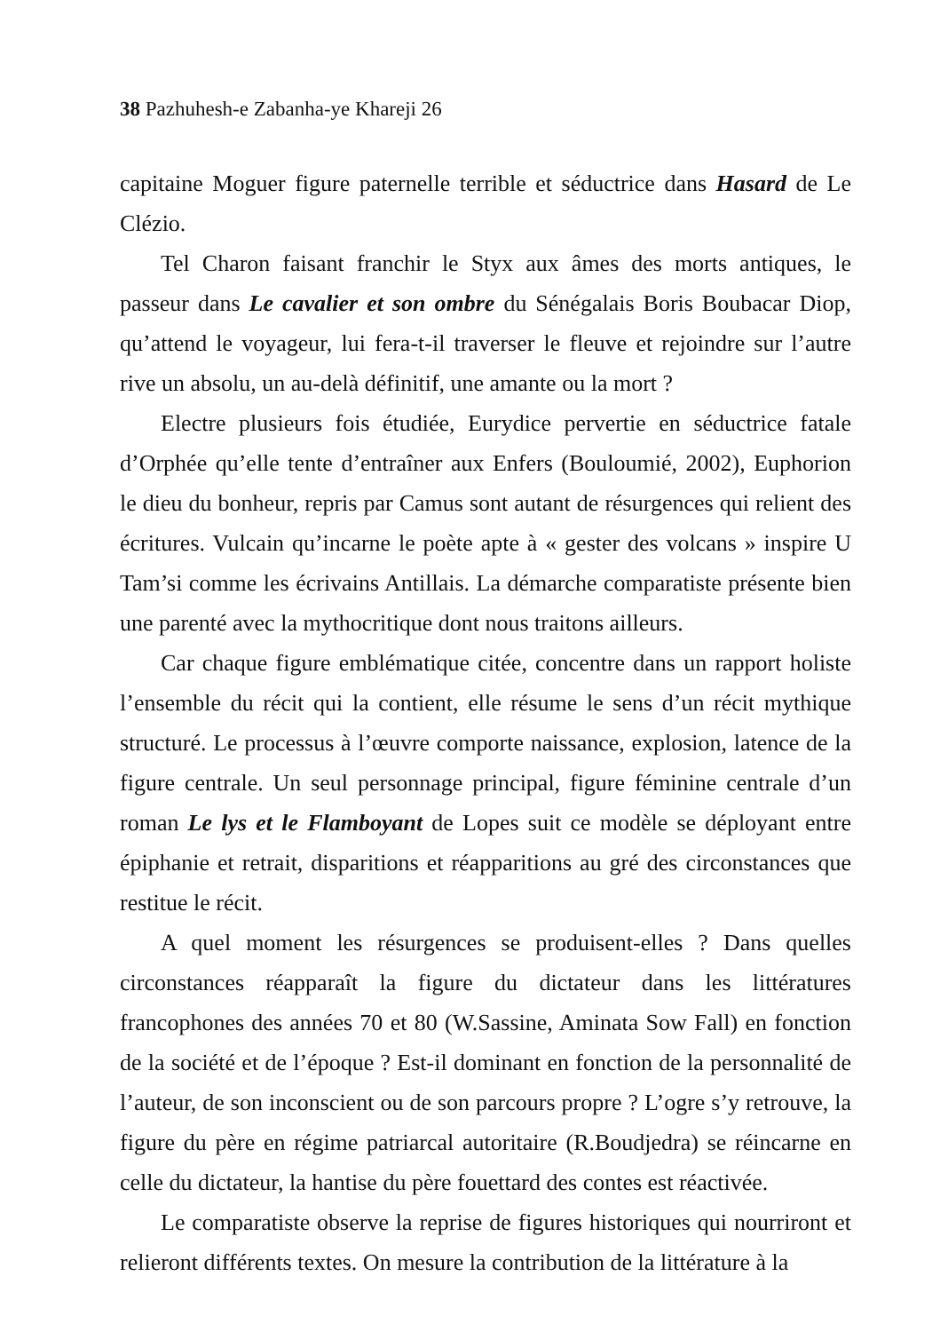38 Pazhuhesh-e Zabanha-ye Khareji 26
capitaine Moguer figure paternelle terrible et séductrice dans Hasard de Le Clézio.
Tel Charon faisant franchir le Styx aux âmes des morts antiques, le passeur dans Le cavalier et son ombre du Sénégalais Boris Boubacar Diop, qu’attend le voyageur, lui fera-t-il traverser le fleuve et rejoindre sur l’autre rive un absolu, un au-delà définitif, une amante ou la mort ?
Electre plusieurs fois étudiée, Eurydice pervertie en séductrice fatale d’Orphée qu’elle tente d’entraîner aux Enfers (Bouloumié, 2002), Euphorion le dieu du bonheur, repris par Camus sont autant de résurgences qui relient des écritures. Vulcain qu’incarne le poète apte à « gester des volcans » inspire U Tam’si comme les écrivains Antillais. La démarche comparatiste présente bien une parenté avec la mythocritique dont nous traitons ailleurs.
Car chaque figure emblématique citée, concentre dans un rapport holiste l’ensemble du récit qui la contient, elle résume le sens d’un récit mythique structuré. Le processus à l’œuvre comporte naissance, explosion, latence de la figure centrale. Un seul personnage principal, figure féminine centrale d’un roman Le lys et le Flamboyant de Lopes suit ce modèle se déployant entre épiphanie et retrait, disparitions et réapparitions au gré des circonstances que restitue le récit.
A quel moment les résurgences se produisent-elles ? Dans quelles circonstances réapparaît la figure du dictateur dans les littératures francophones des années 70 et 80 (W.Sassine, Aminata Sow Fall) en fonction de la société et de l’époque ? Est-il dominant en fonction de la personnalité de l’auteur, de son inconscient ou de son parcours propre ? L’ogre s’y retrouve, la figure du père en régime patriarcal autoritaire (R.Boudjedra) se réincarne en celle du dictateur, la hantise du père fouettard des contes est réactivée.
Le comparatiste observe la reprise de figures historiques qui nourriront et relieront différents textes. On mesure la contribution de la littérature à la